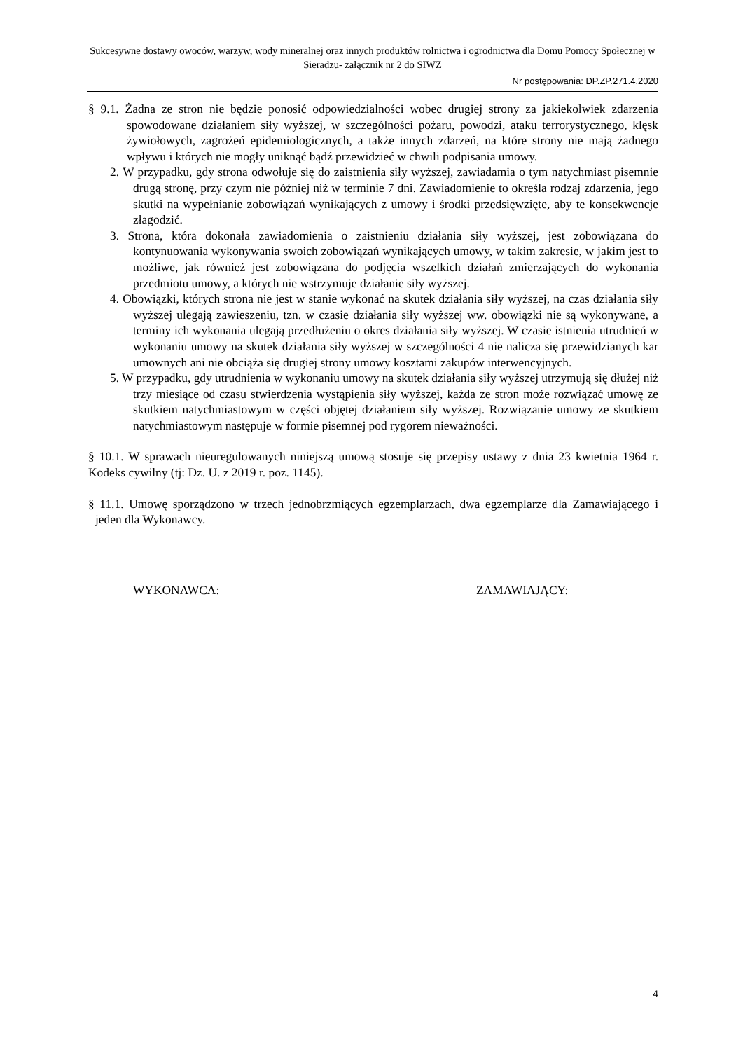Sukcesywne dostawy owoców, warzyw, wody mineralnej oraz innych produktów rolnictwa i ogrodnictwa dla Domu Pomocy Społecznej w Sieradzu- załącznik nr 2 do SIWZ
Nr postępowania: DP.ZP.271.4.2020
§ 9.1. Żadna ze stron nie będzie ponosić odpowiedzialności wobec drugiej strony za jakiekolwiek zdarzenia spowodowane działaniem siły wyższej, w szczególności pożaru, powodzi, ataku terrorystycznego, klęsk żywiołowych, zagrożeń epidemiologicznych, a także innych zdarzeń, na które strony nie mają żadnego wpływu i których nie mogły uniknąć bądź przewidzieć w chwili podpisania umowy.
2. W przypadku, gdy strona odwołuje się do zaistnienia siły wyższej, zawiadamia o tym natychmiast pisemnie drugą stronę, przy czym nie później niż w terminie 7 dni. Zawiadomienie to określa rodzaj zdarzenia, jego skutki na wypełnianie zobowiązań wynikających z umowy i środki przedsięwzięte, aby te konsekwencje złagodzić.
3. Strona, która dokonała zawiadomienia o zaistnieniu działania siły wyższej, jest zobowiązana do kontynuowania wykonywania swoich zobowiązań wynikających umowy, w takim zakresie, w jakim jest to możliwe, jak również jest zobowiązana do podjęcia wszelkich działań zmierzających do wykonania przedmiotu umowy, a których nie wstrzymuje działanie siły wyższej.
4. Obowiązki, których strona nie jest w stanie wykonać na skutek działania siły wyższej, na czas działania siły wyższej ulegają zawieszeniu, tzn. w czasie działania siły wyższej ww. obowiązki nie są wykonywane, a terminy ich wykonania ulegają przedłużeniu o okres działania siły wyższej. W czasie istnienia utrudnień w wykonaniu umowy na skutek działania siły wyższej w szczególności 4 nie nalicza się przewidzianych kar umownych ani nie obciąża się drugiej strony umowy kosztami zakupów interwencyjnych.
5. W przypadku, gdy utrudnienia w wykonaniu umowy na skutek działania siły wyższej utrzymują się dłużej niż trzy miesiące od czasu stwierdzenia wystąpienia siły wyższej, każda ze stron może rozwiązać umowę ze skutkiem natychmiastowym w części objętej działaniem siły wyższej. Rozwiązanie umowy ze skutkiem natychmiastowym następuje w formie pisemnej pod rygorem nieważności.
§ 10.1. W sprawach nieuregulowanych niniejszą umową stosuje się przepisy ustawy z dnia 23 kwietnia 1964 r. Kodeks cywilny (tj: Dz. U. z 2019 r. poz. 1145).
§ 11.1. Umowę sporządzono w trzech jednobrzmiących egzemplarzach, dwa egzemplarze dla Zamawiającego i jeden dla Wykonawcy.
WYKONAWCA: ZAMAWIAJĄCY:
4